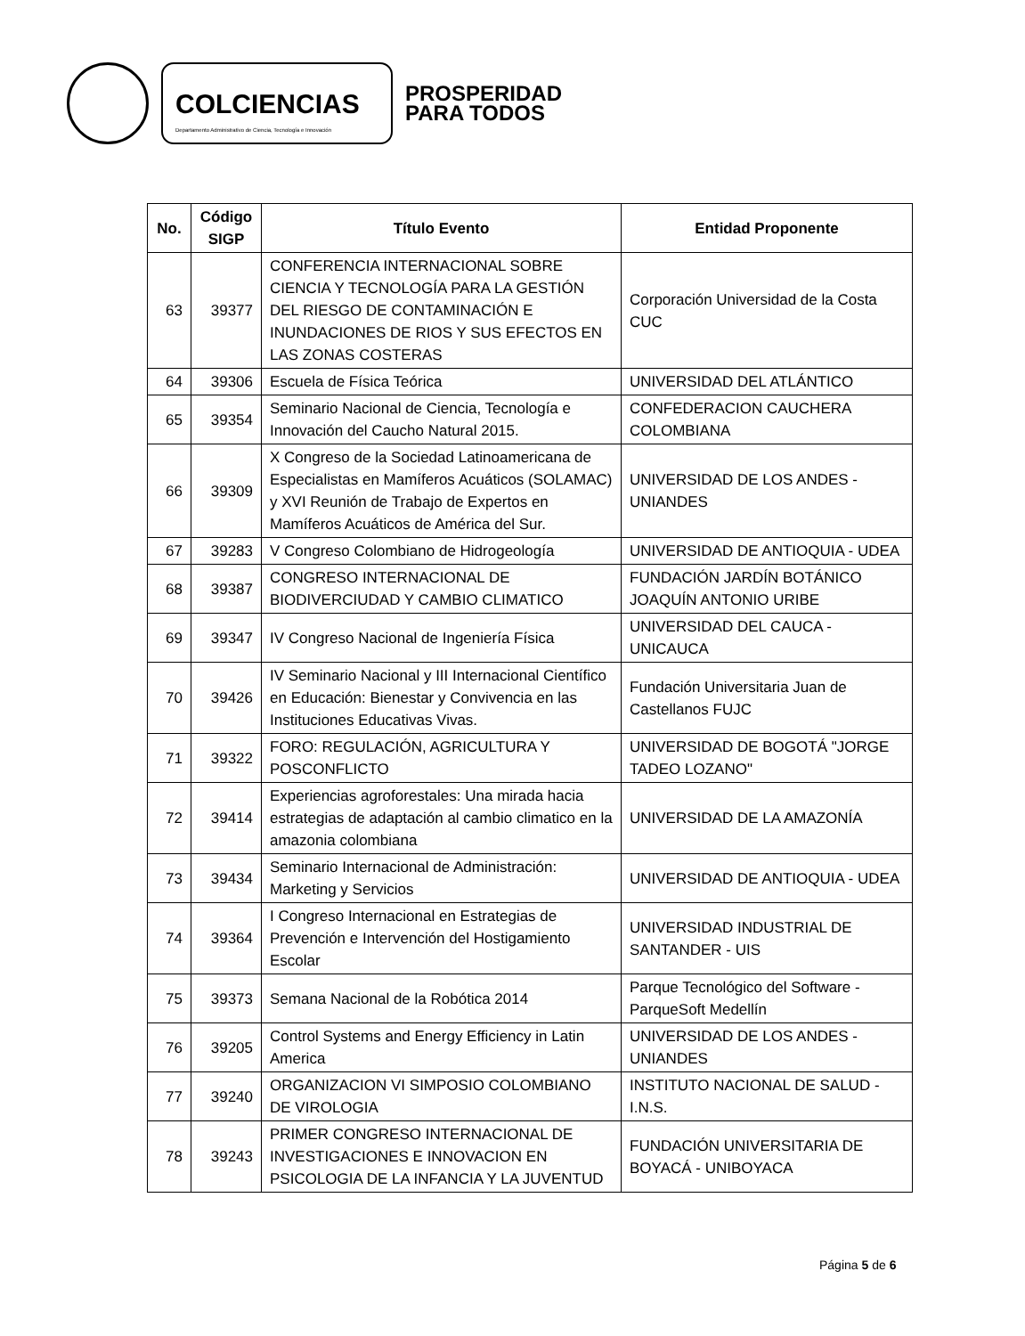COLCIENCIAS
Departamento Administrativo de Ciencia, Tecnología e Innovación
PROSPERIDAD
PARA TODOS
| No. | Código SIGP | Título Evento | Entidad Proponente |
| --- | --- | --- | --- |
| 63 | 39377 | CONFERENCIA INTERNACIONAL SOBRE CIENCIA Y TECNOLOGÍA PARA LA GESTIÓN DEL RIESGO DE CONTAMINACIÓN E INUNDACIONES DE RIOS Y SUS EFECTOS EN LAS ZONAS COSTERAS | Corporación Universidad de la Costa CUC |
| 64 | 39306 | Escuela de Física Teórica | UNIVERSIDAD DEL ATLÁNTICO |
| 65 | 39354 | Seminario Nacional de Ciencia, Tecnología e Innovación del Caucho Natural 2015. | CONFEDERACION CAUCHERA COLOMBIANA |
| 66 | 39309 | X Congreso de la Sociedad Latinoamericana de Especialistas en Mamíferos Acuáticos (SOLAMAC) y XVI Reunión de Trabajo de Expertos en Mamíferos Acuáticos de América del Sur. | UNIVERSIDAD DE LOS ANDES - UNIANDES |
| 67 | 39283 | V Congreso Colombiano de Hidrogeología | UNIVERSIDAD DE ANTIOQUIA - UDEA |
| 68 | 39387 | CONGRESO INTERNACIONAL DE BIODIVERCIUDAD Y CAMBIO CLIMATICO | FUNDACIÓN JARDÍN BOTÁNICO JOAQUÍN ANTONIO URIBE |
| 69 | 39347 | IV Congreso Nacional de Ingeniería Física | UNIVERSIDAD DEL CAUCA - UNICAUCA |
| 70 | 39426 | IV Seminario Nacional y III Internacional Científico en Educación: Bienestar y Convivencia en las Instituciones Educativas Vivas. | Fundación Universitaria Juan de Castellanos FUJC |
| 71 | 39322 | FORO: REGULACIÓN, AGRICULTURA Y POSCONFLICTO | UNIVERSIDAD DE BOGOTÁ "JORGE TADEO LOZANO" |
| 72 | 39414 | Experiencias agroforestales: Una mirada hacia estrategias de adaptación al cambio climatico en la amazonia colombiana | UNIVERSIDAD DE LA AMAZONÍA |
| 73 | 39434 | Seminario Internacional de Administración: Marketing y Servicios | UNIVERSIDAD DE ANTIOQUIA - UDEA |
| 74 | 39364 | I Congreso Internacional en Estrategias de Prevención e Intervención del Hostigamiento Escolar | UNIVERSIDAD INDUSTRIAL DE SANTANDER - UIS |
| 75 | 39373 | Semana Nacional de la Robótica 2014 | Parque Tecnológico del Software - ParqueSoft Medellín |
| 76 | 39205 | Control Systems and Energy Efficiency in Latin America | UNIVERSIDAD DE LOS ANDES - UNIANDES |
| 77 | 39240 | ORGANIZACION VI SIMPOSIO COLOMBIANO DE VIROLOGIA | INSTITUTO NACIONAL DE SALUD - I.N.S. |
| 78 | 39243 | PRIMER CONGRESO INTERNACIONAL DE INVESTIGACIONES E INNOVACION EN PSICOLOGIA DE LA INFANCIA Y LA JUVENTUD | FUNDACIÓN UNIVERSITARIA DE BOYACÁ - UNIBOYACA |
Página 5 de 6